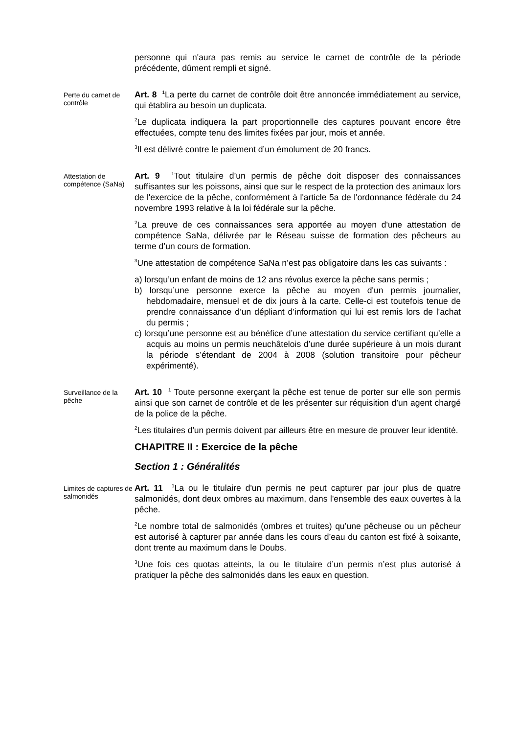personne qui n'aura pas remis au service le carnet de contrôle de la période précédente, dûment rempli et signé.
Perte du carnet de contrôle
Art. 8 <sup>1</sup>La perte du carnet de contrôle doit être annoncée immédiatement au service, qui établira au besoin un duplicata.
<sup>2</sup> Le duplicata indiquera la part proportionnelle des captures pouvant encore être effectuées, compte tenu des limites fixées par jour, mois et année.
<sup>3</sup> Il est délivré contre le paiement d’un émolument de 20 francs.
Attestation de compétence (SaNa)
Art. 9 <sup>1</sup>Tout titulaire d’un permis de pêche doit disposer des connaissances suffisantes sur les poissons, ainsi que sur le respect de la protection des animaux lors de l'exercice de la pêche, conformément à l'article 5a de l'ordonnance fédérale du 24 novembre 1993 relative à la loi fédérale sur la pêche.
<sup>2</sup> La preuve de ces connaissances sera apportée au moyen d'une attestation de compétence SaNa, délivrée par le Réseau suisse de formation des pêcheurs au terme d’un cours de formation.
<sup>3</sup> Une attestation de compétence SaNa n’est pas obligatoire dans les cas suivants :
a) lorsqu’un enfant de moins de 12 ans révolus exerce la pêche sans permis ;
b) lorsqu’une personne exerce la pêche au moyen d'un permis journalier, hebdomadaire, mensuel et de dix jours à la carte. Celle-ci est toutefois tenue de prendre connaissance d’un dépliant d’information qui lui est remis lors de l'achat du permis ;
c) lorsqu’une personne est au bénéfice d’une attestation du service certifiant qu’elle a acquis au moins un permis neuchâtelois d’une durée supérieure à un mois durant la période s’étendant de 2004 à 2008 (solution transitoire pour pêcheur expérimenté).
Surveillance de la pêche
Art. 10 <sup>1</sup> Toute personne exerçant la pêche est tenue de porter sur elle son permis ainsi que son carnet de contrôle et de les présenter sur réquisition d’un agent chargé de la police de la pêche.
<sup>2</sup> Les titulaires d'un permis doivent par ailleurs être en mesure de prouver leur identité.
CHAPITRE II : Exercice de la pêche
Section 1 : Généralités
Limites de captures de salmonidés
Art. 11 <sup>1</sup>La ou le titulaire d'un permis ne peut capturer par jour plus de quatre salmonidés, dont deux ombres au maximum, dans l'ensemble des eaux ouvertes à la pêche.
<sup>2</sup> Le nombre total de salmonidés (ombres et truites) qu’une pêcheuse ou un pêcheur est autorisé à capturer par année dans les cours d’eau du canton est fixé à soixante, dont trente au maximum dans le Doubs.
<sup>3</sup> Une fois ces quotas atteints, la ou le titulaire d’un permis n’est plus autorisé à pratiquer la pêche des salmonidés dans les eaux en question.